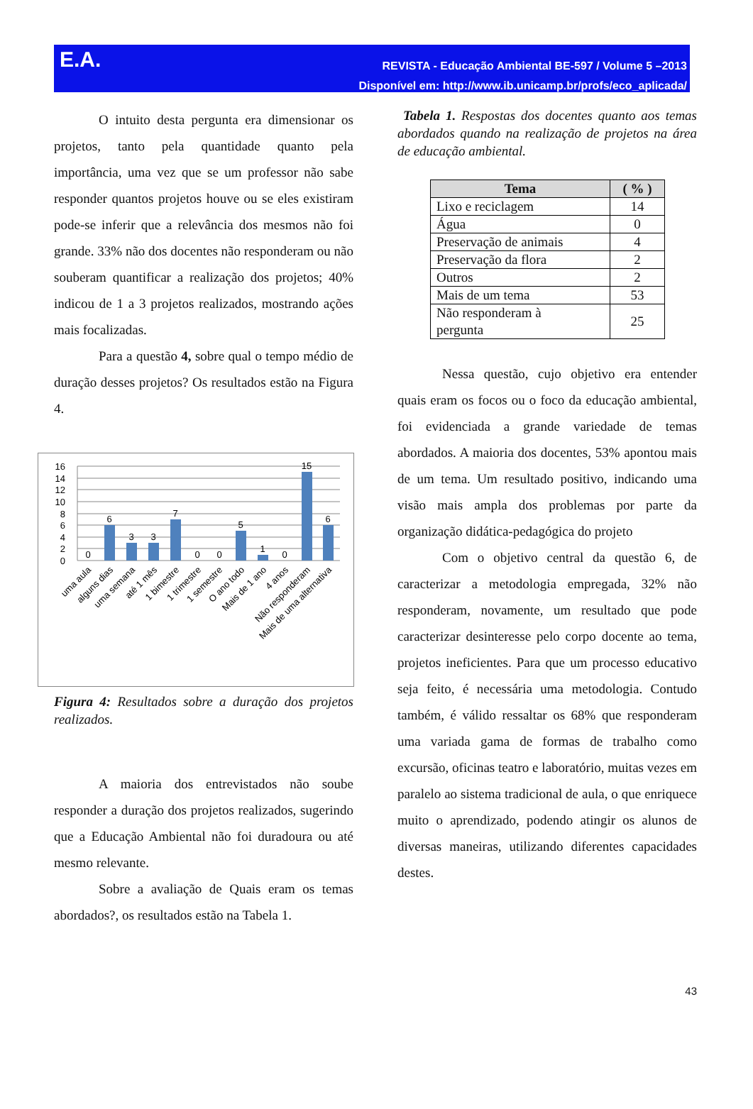E.A.
REVISTA - Educação Ambiental BE-597 / Volume 5 –2013
Disponível em: http://www.ib.unicamp.br/profs/eco_aplicada/
O intuito desta pergunta era dimensionar os projetos, tanto pela quantidade quanto pela importância, uma vez que se um professor não sabe responder quantos projetos houve ou se eles existiram pode-se inferir que a relevância dos mesmos não foi grande. 33% não dos docentes não responderam ou não souberam quantificar a realização dos projetos; 40% indicou de 1 a 3 projetos realizados, mostrando ações mais focalizadas.
Para a questão 4, sobre qual o tempo médio de duração desses projetos? Os resultados estão na Figura 4.
16
14
12
10
8
6
4
2
0
0
6
3
3
7
0
0
5
1
0
15
6
uma aula
alguns dias
uma semana
até 1 mês
1 bimestre
1 trimestre
1 semestre
O ano todo
Mais de 1 ano
4 anos
Não responderam
Mais de uma alternativa
Figura 4: Resultados sobre a duração dos projetos realizados.
A maioria dos entrevistados não soube responder a duração dos projetos realizados, sugerindo que a Educação Ambiental não foi duradoura ou até mesmo relevante.
Sobre a avaliação de Quais eram os temas abordados?, os resultados estão na Tabela 1.
Tabela 1. Respostas dos docentes quanto aos temas abordados quando na realização de projetos na área de educação ambiental.
| Tema | ( % ) |
| --- | --- |
| Lixo e reciclagem | 14 |
| Água | 0 |
| Preservação de animais | 4 |
| Preservação da flora | 2 |
| Outros | 2 |
| Mais de um tema | 53 |
| Não responderam à pergunta | 25 |
Nessa questão, cujo objetivo era entender quais eram os focos ou o foco da educação ambiental, foi evidenciada a grande variedade de temas abordados. A maioria dos docentes, 53% apontou mais de um tema. Um resultado positivo, indicando uma visão mais ampla dos problemas por parte da organização didática-pedagógica do projeto
Com o objetivo central da questão 6, de caracterizar a metodologia empregada, 32% não responderam, novamente, um resultado que pode caracterizar desinteresse pelo corpo docente ao tema, projetos ineficientes. Para que um processo educativo seja feito, é necessária uma metodologia. Contudo também, é válido ressaltar os 68% que responderam uma variada gama de formas de trabalho como excursão, oficinas teatro e laboratório, muitas vezes em paralelo ao sistema tradicional de aula, o que enriquece muito o aprendizado, podendo atingir os alunos de diversas maneiras, utilizando diferentes capacidades destes.
43